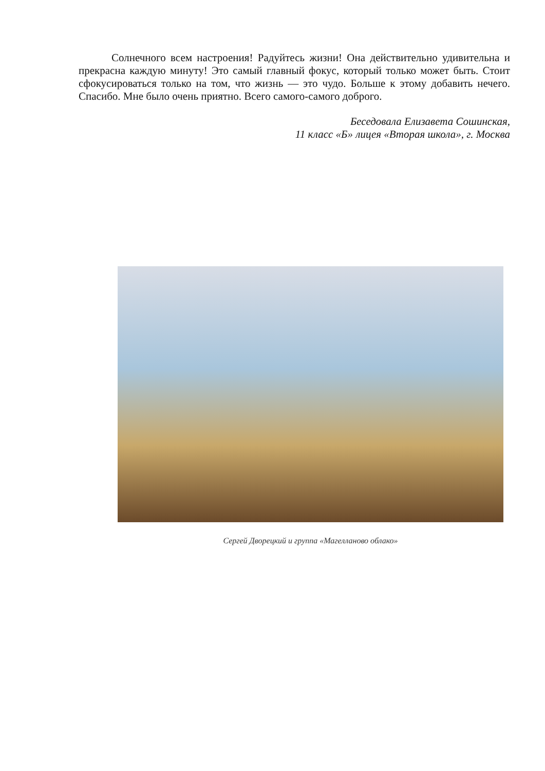Солнечного всем настроения! Радуйтесь жизни! Она действительно удивительна и прекрасна каждую минуту! Это самый главный фокус, который только может быть. Стоит сфокусироваться только на том, что жизнь — это чудо. Больше к этому добавить нечего. Спасибо. Мне было очень приятно. Всего самого-самого доброго.
Беседовала Елизавета Сошинская,
11 класс «Б» лицея «Вторая школа», г. Москва
Сергей Дворецкий и группа «Магелланово облако»